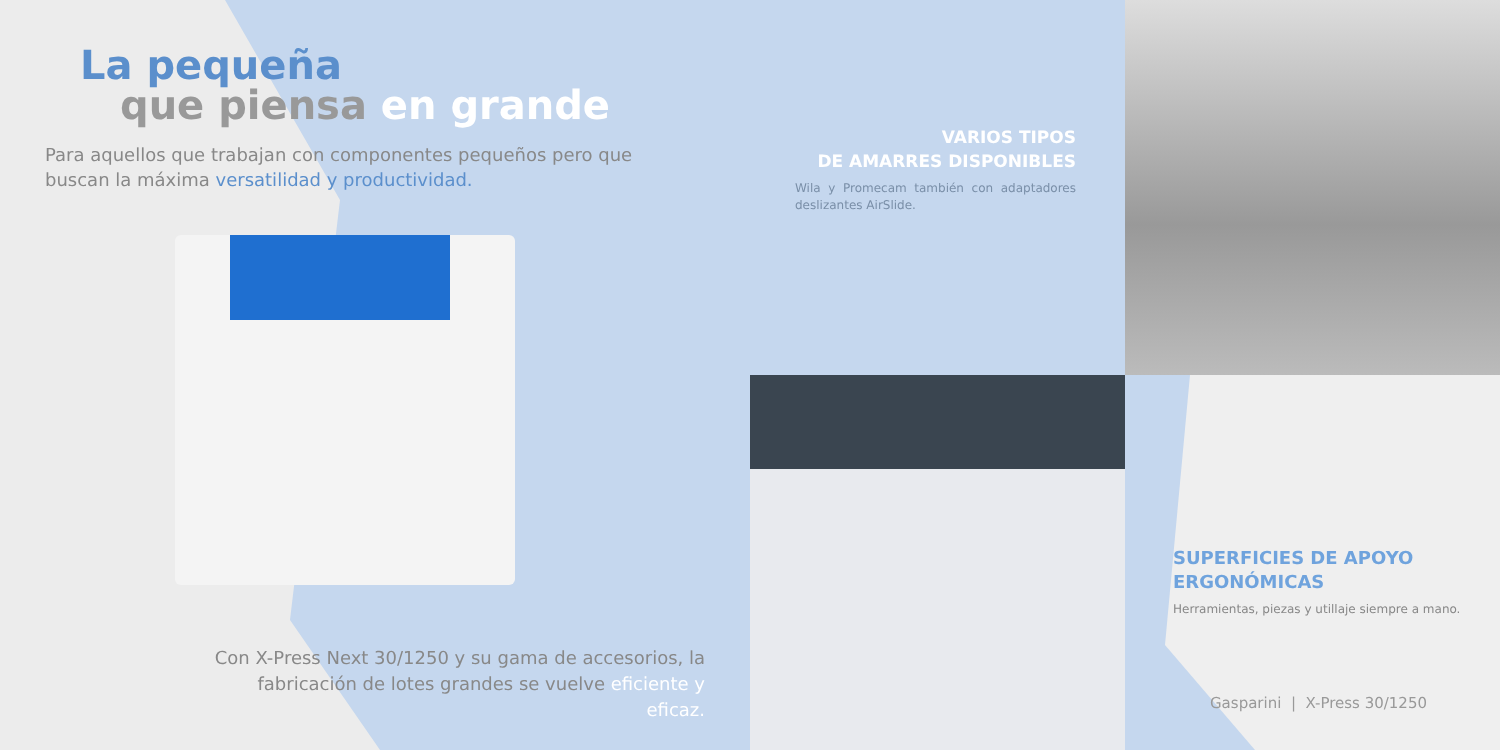La pequeña
que piensa en grande
Para aquellos que trabajan con componentes pequeños pero que buscan la máxima versatilidad y productividad.
VARIOS TIPOS
DE AMARRES DISPONIBLES
Wila y Promecam también con adaptadores deslizantes AirSlide.
Con X-Press Next 30/1250 y su gama de accesorios, la fabricación de lotes grandes se vuelve eficiente y eficaz.
SUPERFICIES DE APOYO
ERGONÓMICAS
Herramientas, piezas y utillaje siempre a mano.
Gasparini | X-Press 30/1250